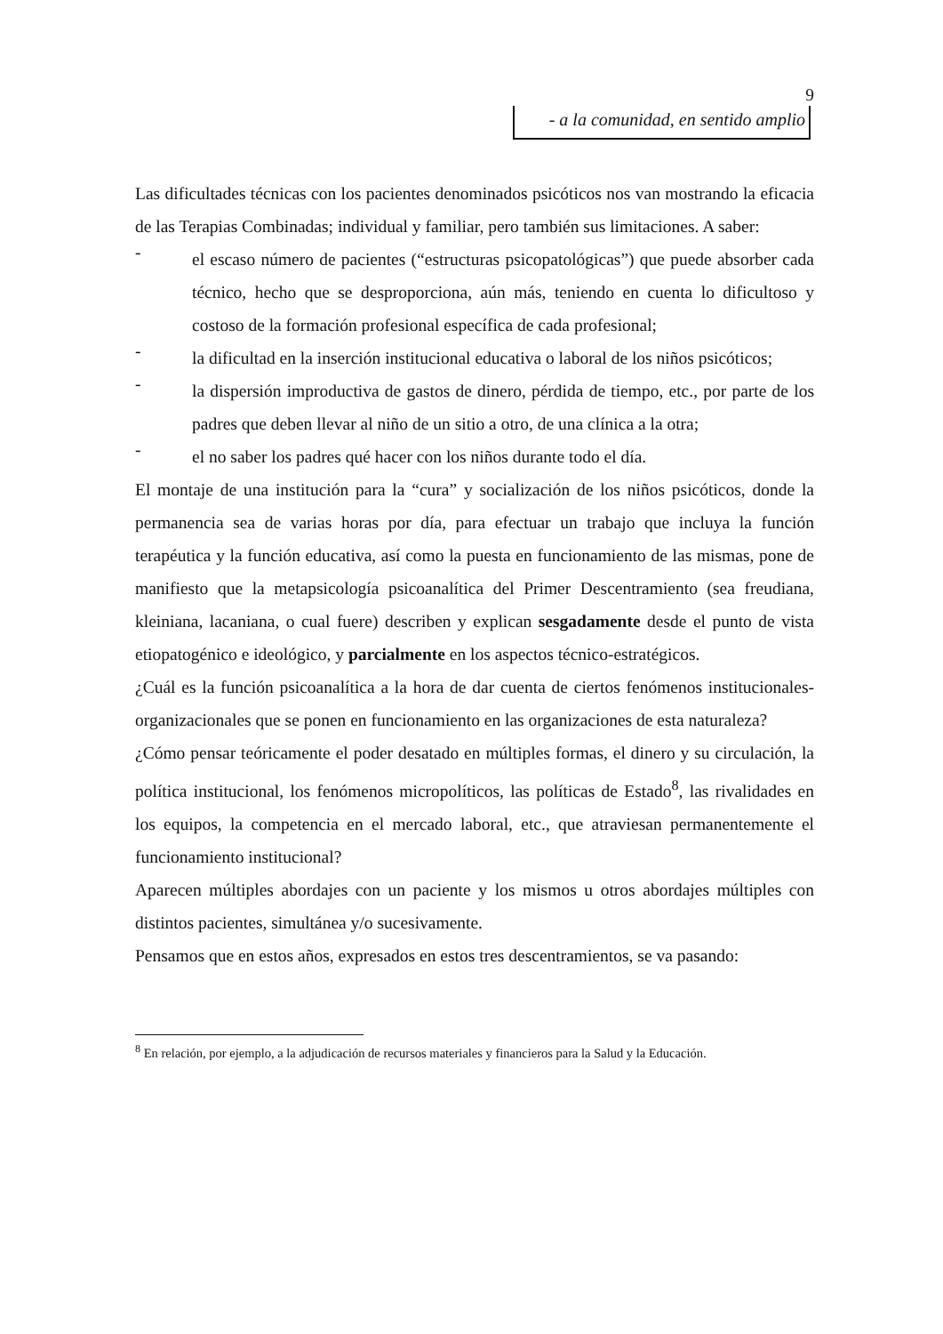9
- a la comunidad, en sentido amplio
Las dificultades técnicas con los pacientes denominados psicóticos nos van mostrando la eficacia de las Terapias Combinadas; individual y familiar, pero también sus limitaciones. A saber:
-
el escaso número de pacientes (“estructuras psicopatológicas”) que puede absorber cada técnico, hecho que se desproporciona, aún más, teniendo en cuenta lo dificultoso y costoso de la formación profesional específica de cada profesional;
-
la dificultad en la inserción institucional educativa o laboral de los niños psicóticos;
-
la dispersión improductiva de gastos de dinero, pérdida de tiempo, etc., por parte de los padres que deben llevar al niño de un sitio a otro, de una clínica a la otra;
-
el no saber los padres qué hacer con los niños durante todo el día.
El montaje de una institución para la “cura” y socialización de los niños psicóticos, donde la permanencia sea de varias horas por día, para efectuar un trabajo que incluya la función terapéutica y la función educativa, así como la puesta en funcionamiento de las mismas, pone de manifiesto que la metapsicología psicoanalítica del Primer Descentramiento (sea freudiana, kleiniana, lacaniana, o cual fuere) describen y explican sesgadamente desde el punto de vista etiopatogénico e ideológico, y parcialmente en los aspectos técnico-estratégicos.
¿Cuál es la función psicoanalítica a la hora de dar cuenta de ciertos fenómenos institucionales-organizacionales que se ponen en funcionamiento en las organizaciones de esta naturaleza?
¿Cómo pensar teóricamente el poder desatado en múltiples formas, el dinero y su circulación, la política institucional, los fenómenos micropolíticos, las políticas de Estado<sup>8</sup>, las rivalidades en los equipos, la competencia en el mercado laboral, etc., que atraviesan permanentemente el funcionamiento institucional?
Aparecen múltiples abordajes con un paciente y los mismos u otros abordajes múltiples con distintos pacientes, simultánea y/o sucesivamente.
Pensamos que en estos años, expresados en estos tres descentramientos, se va pasando:
<sup>8</sup> En relación, por ejemplo, a la adjudicación de recursos materiales y financieros para la Salud y la Educación.